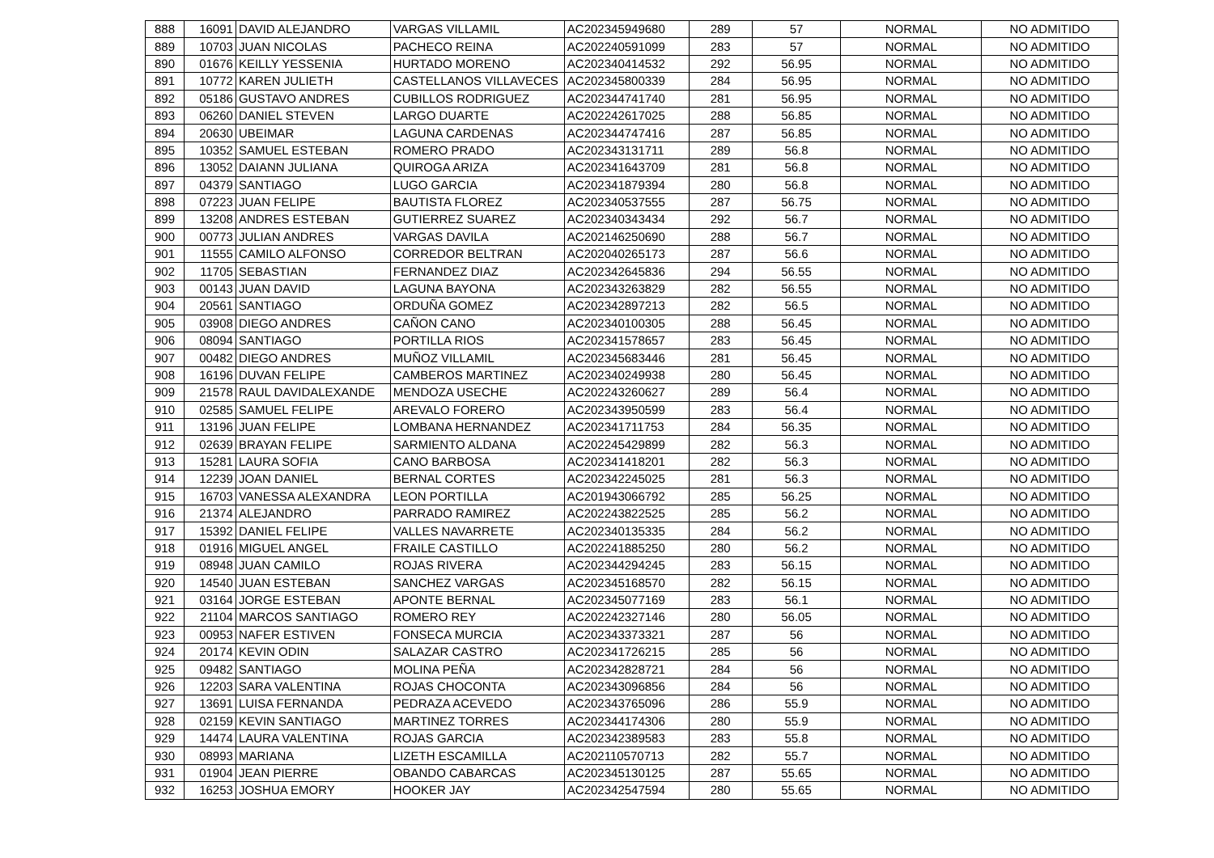| 888 | 16091 | DAVID ALEJANDRO | VARGAS VILLAMIL | AC202345949680 | 289 | 57 | NORMAL | NO ADMITIDO |
| 889 | 10703 | JUAN NICOLAS | PACHECO REINA | AC202240591099 | 283 | 57 | NORMAL | NO ADMITIDO |
| 890 | 01676 | KEILLY YESSENIA | HURTADO MORENO | AC202340414532 | 292 | 56.95 | NORMAL | NO ADMITIDO |
| 891 | 10772 | KAREN JULIETH | CASTELLANOS VILLAVECES | AC202345800339 | 284 | 56.95 | NORMAL | NO ADMITIDO |
| 892 | 05186 | GUSTAVO ANDRES | CUBILLOS RODRIGUEZ | AC202344741740 | 281 | 56.95 | NORMAL | NO ADMITIDO |
| 893 | 06260 | DANIEL STEVEN | LARGO DUARTE | AC202242617025 | 288 | 56.85 | NORMAL | NO ADMITIDO |
| 894 | 20630 | UBEIMAR | LAGUNA CARDENAS | AC202344747416 | 287 | 56.85 | NORMAL | NO ADMITIDO |
| 895 | 10352 | SAMUEL ESTEBAN | ROMERO PRADO | AC202343131711 | 289 | 56.8 | NORMAL | NO ADMITIDO |
| 896 | 13052 | DAIANN JULIANA | QUIROGA ARIZA | AC202341643709 | 281 | 56.8 | NORMAL | NO ADMITIDO |
| 897 | 04379 | SANTIAGO | LUGO GARCIA | AC202341879394 | 280 | 56.8 | NORMAL | NO ADMITIDO |
| 898 | 07223 | JUAN FELIPE | BAUTISTA FLOREZ | AC202340537555 | 287 | 56.75 | NORMAL | NO ADMITIDO |
| 899 | 13208 | ANDRES ESTEBAN | GUTIERREZ SUAREZ | AC202340343434 | 292 | 56.7 | NORMAL | NO ADMITIDO |
| 900 | 00773 | JULIAN ANDRES | VARGAS DAVILA | AC202146250690 | 288 | 56.7 | NORMAL | NO ADMITIDO |
| 901 | 11555 | CAMILO ALFONSO | CORREDOR BELTRAN | AC202040265173 | 287 | 56.6 | NORMAL | NO ADMITIDO |
| 902 | 11705 | SEBASTIAN | FERNANDEZ DIAZ | AC202342645836 | 294 | 56.55 | NORMAL | NO ADMITIDO |
| 903 | 00143 | JUAN DAVID | LAGUNA BAYONA | AC202343263829 | 282 | 56.55 | NORMAL | NO ADMITIDO |
| 904 | 20561 | SANTIAGO | ORDUÑA GOMEZ | AC202342897213 | 282 | 56.5 | NORMAL | NO ADMITIDO |
| 905 | 03908 | DIEGO ANDRES | CAÑON CANO | AC202340100305 | 288 | 56.45 | NORMAL | NO ADMITIDO |
| 906 | 08094 | SANTIAGO | PORTILLA RIOS | AC202341578657 | 283 | 56.45 | NORMAL | NO ADMITIDO |
| 907 | 00482 | DIEGO ANDRES | MUÑOZ VILLAMIL | AC202345683446 | 281 | 56.45 | NORMAL | NO ADMITIDO |
| 908 | 16196 | DUVAN FELIPE | CAMBEROS MARTINEZ | AC202340249938 | 280 | 56.45 | NORMAL | NO ADMITIDO |
| 909 | 21578 | RAUL DAVIDALEXANDE | MENDOZA USECHE | AC202243260627 | 289 | 56.4 | NORMAL | NO ADMITIDO |
| 910 | 02585 | SAMUEL FELIPE | AREVALO FORERO | AC202343950599 | 283 | 56.4 | NORMAL | NO ADMITIDO |
| 911 | 13196 | JUAN FELIPE | LOMBANA HERNANDEZ | AC202341711753 | 284 | 56.35 | NORMAL | NO ADMITIDO |
| 912 | 02639 | BRAYAN FELIPE | SARMIENTO ALDANA | AC202245429899 | 282 | 56.3 | NORMAL | NO ADMITIDO |
| 913 | 15281 | LAURA SOFIA | CANO BARBOSA | AC202341418201 | 282 | 56.3 | NORMAL | NO ADMITIDO |
| 914 | 12239 | JOAN DANIEL | BERNAL CORTES | AC202342245025 | 281 | 56.3 | NORMAL | NO ADMITIDO |
| 915 | 16703 | VANESSA ALEXANDRA | LEON PORTILLA | AC201943066792 | 285 | 56.25 | NORMAL | NO ADMITIDO |
| 916 | 21374 | ALEJANDRO | PARRADO RAMIREZ | AC202243822525 | 285 | 56.2 | NORMAL | NO ADMITIDO |
| 917 | 15392 | DANIEL FELIPE | VALLES NAVARRETE | AC202340135335 | 284 | 56.2 | NORMAL | NO ADMITIDO |
| 918 | 01916 | MIGUEL ANGEL | FRAILE CASTILLO | AC202241885250 | 280 | 56.2 | NORMAL | NO ADMITIDO |
| 919 | 08948 | JUAN CAMILO | ROJAS RIVERA | AC202344294245 | 283 | 56.15 | NORMAL | NO ADMITIDO |
| 920 | 14540 | JUAN ESTEBAN | SANCHEZ VARGAS | AC202345168570 | 282 | 56.15 | NORMAL | NO ADMITIDO |
| 921 | 03164 | JORGE ESTEBAN | APONTE BERNAL | AC202345077169 | 283 | 56.1 | NORMAL | NO ADMITIDO |
| 922 | 21104 | MARCOS SANTIAGO | ROMERO REY | AC202242327146 | 280 | 56.05 | NORMAL | NO ADMITIDO |
| 923 | 00953 | NAFER ESTIVEN | FONSECA MURCIA | AC202343373321 | 287 | 56 | NORMAL | NO ADMITIDO |
| 924 | 20174 | KEVIN ODIN | SALAZAR CASTRO | AC202341726215 | 285 | 56 | NORMAL | NO ADMITIDO |
| 925 | 09482 | SANTIAGO | MOLINA PEÑA | AC202342828721 | 284 | 56 | NORMAL | NO ADMITIDO |
| 926 | 12203 | SARA VALENTINA | ROJAS CHOCONTA | AC202343096856 | 284 | 56 | NORMAL | NO ADMITIDO |
| 927 | 13691 | LUISA FERNANDA | PEDRAZA ACEVEDO | AC202343765096 | 286 | 55.9 | NORMAL | NO ADMITIDO |
| 928 | 02159 | KEVIN SANTIAGO | MARTINEZ TORRES | AC202344174306 | 280 | 55.9 | NORMAL | NO ADMITIDO |
| 929 | 14474 | LAURA VALENTINA | ROJAS GARCIA | AC202342389583 | 283 | 55.8 | NORMAL | NO ADMITIDO |
| 930 | 08993 | MARIANA | LIZETH ESCAMILLA | AC202110570713 | 282 | 55.7 | NORMAL | NO ADMITIDO |
| 931 | 01904 | JEAN PIERRE | OBANDO CABARCAS | AC202345130125 | 287 | 55.65 | NORMAL | NO ADMITIDO |
| 932 | 16253 | JOSHUA EMORY | HOOKER JAY | AC202342547594 | 280 | 55.65 | NORMAL | NO ADMITIDO |